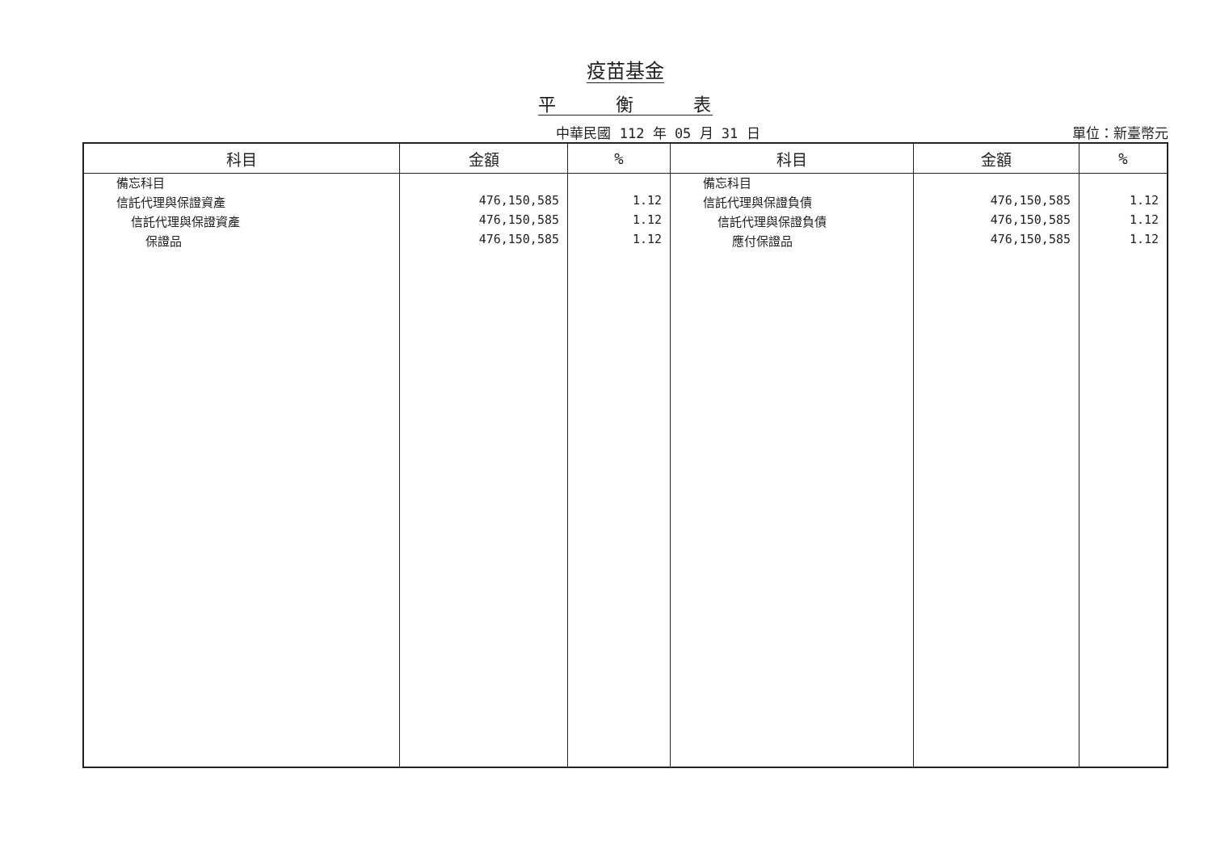疫苗基金
平　　　衡　　　表
中華民國 112 年 05 月 31 日 單位：新臺幣元
| 科目 | 金額 | % | 科目 | 金額 | % |
| --- | --- | --- | --- | --- | --- |
| 備忘科目 | | | 備忘科目 | | |
| 信託代理與保證資產 | 476,150,585 | 1.12 | 信託代理與保證負債 | 476,150,585 | 1.12 |
| 信託代理與保證資產 | 476,150,585 | 1.12 | 信託代理與保證負債 | 476,150,585 | 1.12 |
| 保證品 | 476,150,585 | 1.12 | 應付保證品 | 476,150,585 | 1.12 |